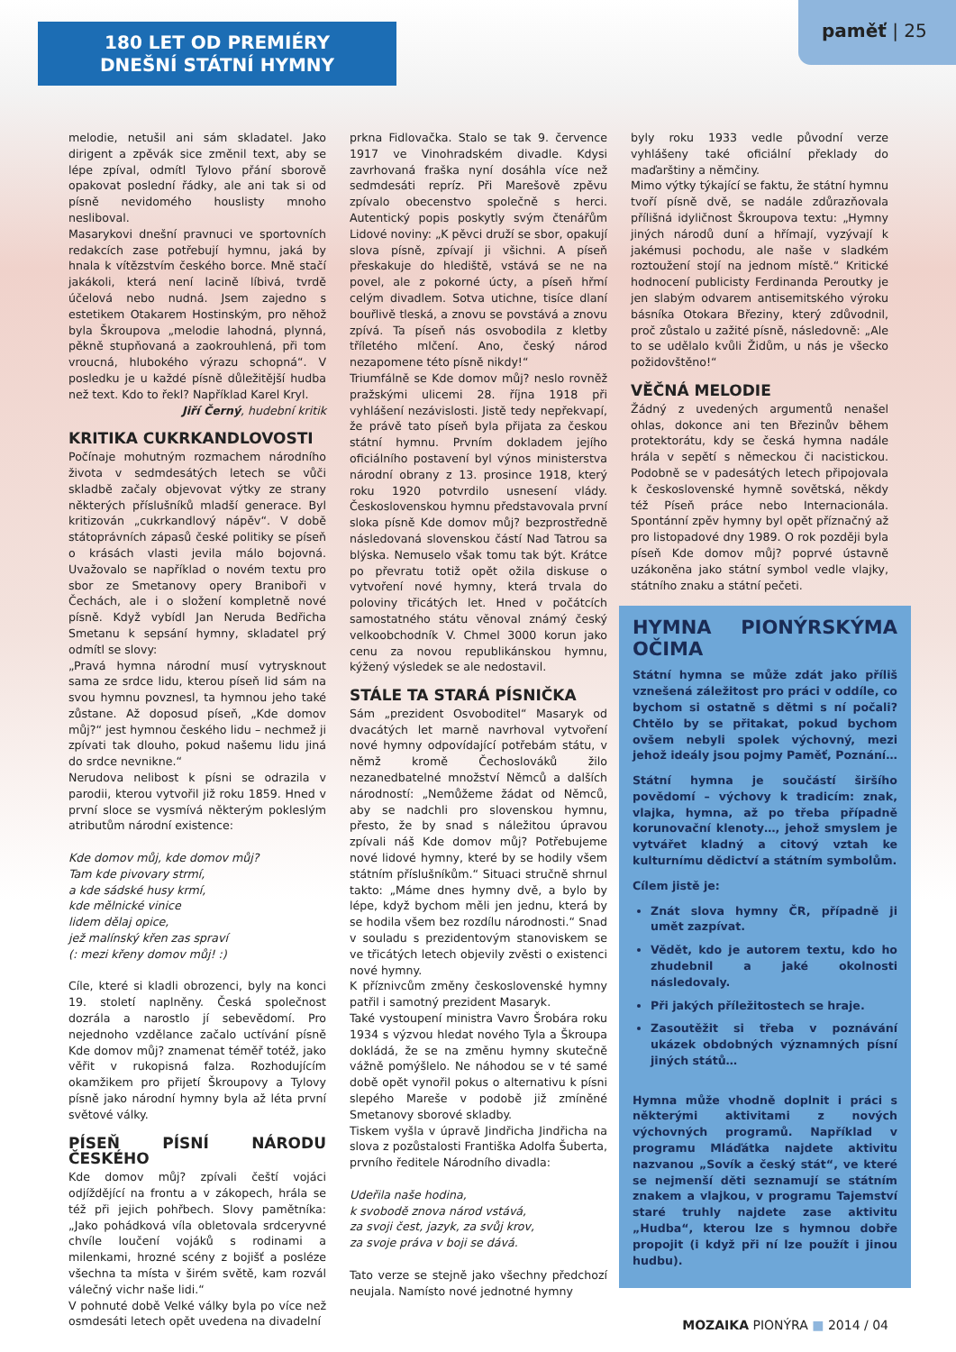180 LET OD PREMIÉRY
DNEŠNÍ STÁTNÍ HYMNY
paměť | 25
melodie, netušil ani sám skladatel. Jako dirigent a zpěvák sice změnil text, aby se lépe zpíval, odmítl Tylovo přání sborově opakovat poslední řádky, ale ani tak si od písně nevidomého houslisty mnoho nesliboval.
Masarykovi dnešní pravnuci ve sportovních redakcích zase potřebují hymnu, jaká by hnala k vítězstvím českého borce. Mně stačí jakákoli, která není lacině líbivá, tvrdě účelová nebo nudná. Jsem zajedno s estetikem Otakarem Hostinským, pro něhož byla Škroupova „melodie lahodná, plynná, pěkně stupňovaná a zaokrouhlená, při tom vroucná, hlubokého výrazu schopná“. V posledku je u každé písně důležitější hudba než text. Kdo to řekl? Například Karel Kryl.
Jiří Černý, hudební kritik
KRITIKA CUKRKANDLOVOSTI
Počínaje mohutným rozmachem národního života v sedmdesátých letech se vůči skladbě začaly objevovat výtky ze strany některých příslušníků mladší generace. Byl kritizován „cukrkandlový nápěv“. V době státoprávních zápasů české politiky se píseň o krásách vlasti jevila málo bojovná. Uvažovalo se například o novém textu pro sbor ze Smetanovy opery Braniboři v Čechách, ale i o složení kompletně nové písně. Když vybídl Jan Neruda Bedřicha Smetanu k sepsání hymny, skladatel prý odmítl se slovy:
„Pravá hymna národní musí vytrysknout sama ze srdce lidu, kterou píseň lid sám na svou hymnu povznesl, ta hymnou jeho také zůstane. Až doposud píseň, „Kde domov můj?“ jest hymnou českého lidu – nechmež ji zpívati tak dlouho, pokud našemu lidu jiná do srdce nevnikne.“
Nerudova nelibost k písni se odrazila v parodii, kterou vytvořil již roku 1859. Hned v první sloce se vysmívá některým pokleslým atributům národní existence:
Kde domov můj, kde domov můj?
Tam kde pivovary strmí,
a kde sádské husy krmí,
kde mělnické vinice
lidem dělaj opice,
jež malínský křen zas spraví
(: mezi křeny domov můj! :)
Cíle, které si kladli obrozenci, byly na konci 19. století naplněny. Česká společnost dozrála a narostlo jí sebevědomí. Pro nejednoho vzdělance začalo uctívání písně Kde domov můj? znamenat téměř totéž, jako věřit v rukopisná falza. Rozhodujícím okamžikem pro přijetí Škroupovy a Tylovy písně jako národní hymny byla až léta první světové války.
PÍSEŇ PÍSNÍ NÁRODU ČESKÉHO
Kde domov můj? zpívali čeští vojáci odjíždějící na frontu a v zákopech, hrála se též při jejich pohřbech. Slovy pamětníka: „Jako pohádková víla obletovala srdceryvné chvíle loučení vojáků s rodinami a milenkami, hrozné scény z bojišť a posléze všechna ta místa v širém světě, kam rozvál válečný vichr naše lidi.“
V pohnuté době Velké války byla po více než osmdesáti letech opět uvedena na divadelní
prkna Fidlovačka. Stalo se tak 9. července 1917 ve Vinohradském divadle. Kdysi zavrhovaná fraška nyní dosáhla více než sedmdesáti repríz. Při Marešově zpěvu zpívalo obecenstvo společně s herci. Autentický popis poskytly svým čtenářům Lidové noviny: „K pěvci druží se sbor, opakují slova písně, zpívají ji všichni. A píseň přeskakuje do hlediště, vstává se ne na povel, ale z pokorné úcty, a píseň hřmí celým divadlem. Sotva utichne, tisíce dlaní bouřlivě tleská, a znovu se povstává a znovu zpívá. Ta píseň nás osvobodila z kletby tříletého mlčení. Ano, český národ nezapomene této písně nikdy!“
Triumfálně se Kde domov můj? neslo rovněž pražskými ulicemi 28. října 1918 při vyhlášení nezávislosti. Jistě tedy nepřekvapí, že právě tato píseň byla přijata za českou státní hymnu. Prvním dokladem jejího oficiálního postavení byl výnos ministerstva národní obrany z 13. prosince 1918, který roku 1920 potvrdilo usnesení vlády. Československou hymnu představovala první sloka písně Kde domov můj? bezprostředně následovaná slovenskou částí Nad Tatrou sa blýska. Nemuselo však tomu tak být. Krátce po převratu totiž opět ožila diskuse o vytvoření nové hymny, která trvala do poloviny třicátých let. Hned v počátcích samostatného státu věnoval známý český velkoobchodník V. Chmel 3000 korun jako cenu za novou republikánskou hymnu, kýžený výsledek se ale nedostavil.
STÁLE TA STARÁ PÍSNIČKA
Sám „prezident Osvoboditel“ Masaryk od dvacátých let marně navrhoval vytvoření nové hymny odpovídající potřebám státu, v němž kromě Čechoslováků žilo nezanedbatelné množství Němců a dalších národností: „Nemůžeme žádat od Němců, aby se nadchli pro slovenskou hymnu, přesto, že by snad s náležitou úpravou zpívali náš Kde domov můj? Potřebujeme nové lidové hymny, které by se hodily všem státním příslušníkům.“ Situaci stručně shrnul takto: „Máme dnes hymny dvě, a bylo by lépe, když bychom měli jen jednu, která by se hodila všem bez rozdílu národnosti.“ Snad v souladu s prezidentovým stanoviskem se ve třicátých letech objevily zvěsti o existenci nové hymny.
K příznivcům změny československé hymny patřil i samotný prezident Masaryk.
Také vystoupení ministra Vavro Šrobára roku 1934 s výzvou hledat nového Tyla a Škroupa dokládá, že se na změnu hymny skutečně vážně pomýšlelo. Ne náhodou se v té samé době opět vynořil pokus o alternativu k písni slepého Mareše v podobě již zmíněné Smetanovy sborové skladby.
Tiskem vyšla v úpravě Jindřicha Jindřicha na slova z pozůstalosti Františka Adolfa Šuberta, prvního ředitele Národního divadla:
Udeřila naše hodina,
k svobodě znova národ vstává,
za svoji čest, jazyk, za svůj krov,
za svoje práva v boji se dává.
Tato verze se stejně jako všechny předchozí neujala. Namísto nové jednotné hymny
byly roku 1933 vedle původní verze vyhlášeny také oficiální překlady do maďarštiny a němčiny.
Mimo výtky týkající se faktu, že státní hymnu tvoří písně dvě, se nadále zdůrazňovala přílišná idyličnost Škroupova textu: „Hymny jiných národů duní a hřímají, vyzývají k jakémusi pochodu, ale naše v sladkém roztoužení stojí na jednom místě.“ Kritické hodnocení publicisty Ferdinanda Peroutky je jen slabým odvarem antisemitského výroku básníka Otokara Březiny, který zdůvodnil, proč zůstalo u zažité písně, následovně: „Ale to se udělalo kvůli Židům, u nás je všecko požidovštěno!“
VĚČNÁ MELODIE
Žádný z uvedených argumentů nenašel ohlas, dokonce ani ten Březinův během protektorátu, kdy se česká hymna nadále hrála v sepětí s německou či nacistickou. Podobně se v padesátých letech připojovala k československé hymně sovětská, někdy též Píseň práce nebo Internacionála. Spontánní zpěv hymny byl opět příznačný až pro listopadové dny 1989. O rok později byla píseň Kde domov můj? poprvé ústavně uzákoněna jako státní symbol vedle vlajky, státního znaku a státní pečeti.
HYMNA PIONÝRSKÝMA OČIMA
Státní hymna se může zdát jako příliš vznešená záležitost pro práci v oddíle, co bychom si ostatně s dětmi s ní počali? Chtělo by se přitakat, pokud bychom ovšem nebyli spolek výchovný, mezi jehož ideály jsou pojmy Paměť, Poznání…
Státní hymna je součástí širšího povědomí – výchovy k tradicím: znak, vlajka, hymna, až po třeba případně korunovační klenoty…, jehož smyslem je vytvářet kladný a citový vztah ke kulturnímu dědictví a státním symbolům.
Cílem jistě je:
Znát slova hymny ČR, případně ji umět zazpívat.
Vědět, kdo je autorem textu, kdo ho zhudebnil a jaké okolnosti následovaly.
Při jakých příležitostech se hraje.
Zasoutěžit si třeba v poznávání ukázek obdobných významných písní jiných států…
Hymna může vhodně doplnit i práci s některými aktivitami z nových výchovných programů. Například v programu Mláďátka najdete aktivitu nazvanou „Sovík a český stát“, ve které se nejmenší děti seznamují se státním znakem a vlajkou, v programu Tajemství staré truhly najdete zase aktivitu „Hudba“, kterou lze s hymnou dobře propojit (i když při ní lze použít i jinou hudbu).
MOZAIKA PIONÝRA ■ 2014 / 04